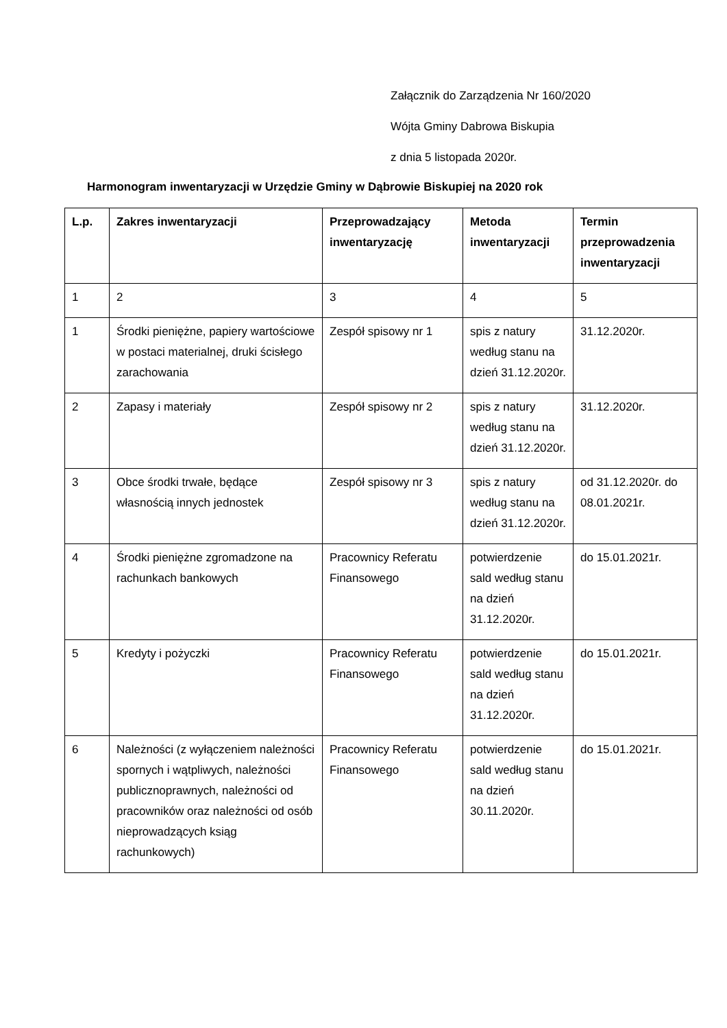Załącznik do Zarządzenia Nr 160/2020
Wójta Gminy Dabrowa Biskupia
z dnia 5 listopada 2020r.
Harmonogram inwentaryzacji w Urzędzie Gminy w Dąbrowie Biskupiej na 2020 rok
| L.p. | Zakres inwentaryzacji | Przeprowadzający inwentaryzację | Metoda inwentaryzacji | Termin przeprowadzenia inwentaryzacji |
| --- | --- | --- | --- | --- |
| 1 | 2 | 3 | 4 | 5 |
| 1 | Środki pieniężne, papiery wartościowe w postaci materialnej, druki ścisłego zarachowania | Zespół spisowy nr 1 | spis z natury według stanu na dzień 31.12.2020r. | 31.12.2020r. |
| 2 | Zapasy i materiały | Zespół spisowy nr 2 | spis z natury według stanu na dzień 31.12.2020r. | 31.12.2020r. |
| 3 | Obce środki trwałe, będące własnością innych jednostek | Zespół spisowy nr 3 | spis z natury według stanu na dzień 31.12.2020r. | od 31.12.2020r. do 08.01.2021r. |
| 4 | Środki pieniężne zgromadzone na rachunkach bankowych | Pracownicy Referatu Finansowego | potwierdzenie sald według stanu na dzień 31.12.2020r. | do 15.01.2021r. |
| 5 | Kredyty i pożyczki | Pracownicy Referatu Finansowego | potwierdzenie sald według stanu na dzień 31.12.2020r. | do 15.01.2021r. |
| 6 | Należności (z wyłączeniem należności spornych i wątpliwych, należności publicznoprawnych, należności od pracowników oraz należności od osób nieprowadzących ksiąg rachunkowych) | Pracownicy Referatu Finansowego | potwierdzenie sald według stanu na dzień 30.11.2020r. | do 15.01.2021r. |